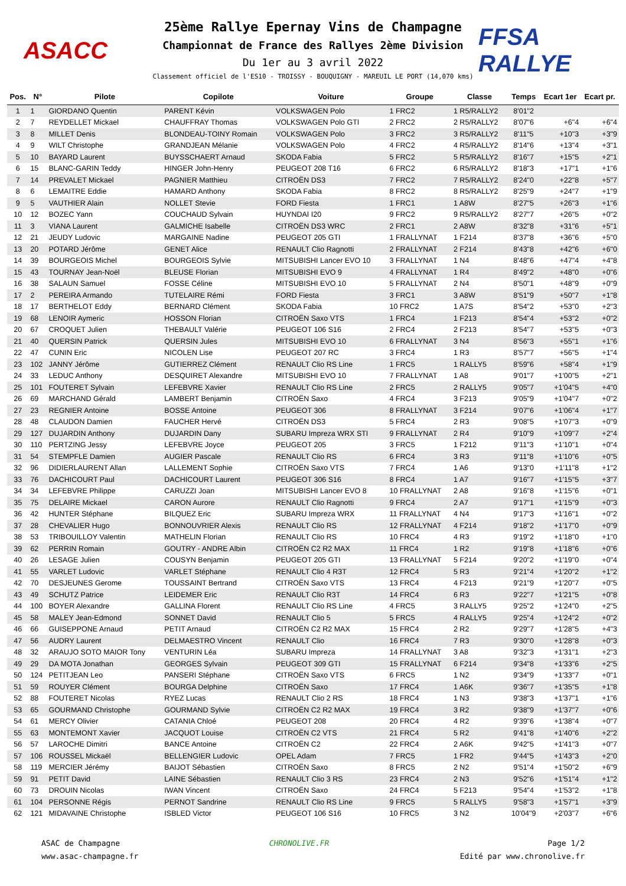ASACC
25ème Rallye Epernay Vins de Champagne
Championnat de France des Rallyes 2ème Division
Du 1er au 3 avril 2022
Classement officiel de l'ES10 - TROISSY - BOUQUIGNY - MAREUIL LE PORT (14,070 kms)
FFSA RALLYE
| Pos. | N° | Pilote | Copilote | Voiture | Groupe | Classe | Temps | Ecart 1er | Ecart pr. |
| --- | --- | --- | --- | --- | --- | --- | --- | --- | --- |
| 1 | 1 | GIORDANO Quentin | PARENT Kévin | VOLKSWAGEN Polo | 1 FRC2 | 1 R5/RALLY2 | 8'01"2 | | |
| 2 | 7 | REYDELLET Mickael | CHAUFFRAY Thomas | VOLKSWAGEN Polo GTI | 2 FRC2 | 2 R5/RALLY2 | 8'07"6 | +6"4 | +6"4 |
| 3 | 8 | MILLET Denis | BLONDEAU-TOINY Romain | VOLKSWAGEN Polo | 3 FRC2 | 3 R5/RALLY2 | 8'11"5 | +10"3 | +3"9 |
| 4 | 9 | WILT Christophe | GRANDJEAN Mélanie | VOLKSWAGEN Polo | 4 FRC2 | 4 R5/RALLY2 | 8'14"6 | +13"4 | +3"1 |
| 5 | 10 | BAYARD Laurent | BUYSSCHAERT Arnaud | SKODA Fabia | 5 FRC2 | 5 R5/RALLY2 | 8'16"7 | +15"5 | +2"1 |
| 6 | 15 | BLANC-GARIN Teddy | HINGER John-Henry | PEUGEOT 208 T16 | 6 FRC2 | 6 R5/RALLY2 | 8'18"3 | +17"1 | +1"6 |
| 7 | 14 | PREVALET Mickael | PAGNIER Matthieu | CITROËN DS3 | 7 FRC2 | 7 R5/RALLY2 | 8'24"0 | +22"8 | +5"7 |
| 8 | 6 | LEMAITRE Eddie | HAMARD Anthony | SKODA Fabia | 8 FRC2 | 8 R5/RALLY2 | 8'25"9 | +24"7 | +1"9 |
| 9 | 5 | VAUTHIER Alain | NOLLET Stevie | FORD Fiesta | 1 FRC1 | 1 A8W | 8'27"5 | +26"3 | +1"6 |
| 10 | 12 | BOZEC Yann | COUCHAUD Sylvain | HUYNDAI I20 | 9 FRC2 | 9 R5/RALLY2 | 8'27"7 | +26"5 | +0"2 |
| 11 | 3 | VIANA Laurent | GALMICHE Isabelle | CITROËN DS3 WRC | 2 FRC1 | 2 A8W | 8'32"8 | +31"6 | +5"1 |
| 12 | 21 | JEUDY Ludovic | MARGAINE Nadine | PEUGEOT 205 GTI | 1 FRALLYNAT | 1 F214 | 8'37"8 | +36"6 | +5"0 |
| 13 | 20 | POTARD Jérôme | GENET Alice | RENAULT Clio Ragnotti | 2 FRALLYNAT | 2 F214 | 8'43"8 | +42"6 | +6"0 |
| 14 | 39 | BOURGEOIS Michel | BOURGEOIS Sylvie | MITSUBISHI Lancer EVO 10 | 3 FRALLYNAT | 1 N4 | 8'48"6 | +47"4 | +4"8 |
| 15 | 43 | TOURNAY Jean-Noël | BLEUSE Florian | MITSUBISHI EVO 9 | 4 FRALLYNAT | 1 R4 | 8'49"2 | +48"0 | +0"6 |
| 16 | 38 | SALAUN Samuel | FOSSE Céline | MITSUBISHI EVO 10 | 5 FRALLYNAT | 2 N4 | 8'50"1 | +48"9 | +0"9 |
| 17 | 2 | PEREIRA Armando | TUTELAIRE Rémi | FORD Fiesta | 3 FRC1 | 3 A8W | 8'51"9 | +50"7 | +1"8 |
| 18 | 17 | BERTHELOT Eddy | BERNARD Clément | SKODA Fabia | 10 FRC2 | 1 A7S | 8'54"2 | +53"0 | +2"3 |
| 19 | 68 | LENOIR Aymeric | HOSSON Florian | CITROËN Saxo VTS | 1 FRC4 | 1 F213 | 8'54"4 | +53"2 | +0"2 |
| 20 | 67 | CROQUET Julien | THEBAULT Valérie | PEUGEOT 106 S16 | 2 FRC4 | 2 F213 | 8'54"7 | +53"5 | +0"3 |
| 21 | 40 | QUERSIN Patrick | QUERSIN Jules | MITSUBISHI EVO 10 | 6 FRALLYNAT | 3 N4 | 8'56"3 | +55"1 | +1"6 |
| 22 | 47 | CUNIN Eric | NICOLEN Lise | PEUGEOT 207 RC | 3 FRC4 | 1 R3 | 8'57"7 | +56"5 | +1"4 |
| 23 | 102 | JANNY Jérôme | GUTIERREZ Clément | RENAULT Clio RS Line | 1 FRC5 | 1 RALLY5 | 8'59"6 | +58"4 | +1"9 |
| 24 | 33 | LEDUC Anthony | DESQUIRET Alexandre | MITSUBISHI EVO 10 | 7 FRALLYNAT | 1 A8 | 9'01"7 | +1'00"5 | +2"1 |
| 25 | 101 | FOUTERET Sylvain | LEFEBVRE Xavier | RENAULT Clio RS Line | 2 FRC5 | 2 RALLY5 | 9'05"7 | +1'04"5 | +4"0 |
| 26 | 69 | MARCHAND Gérald | LAMBERT Benjamin | CITROËN Saxo | 4 FRC4 | 3 F213 | 9'05"9 | +1'04"7 | +0"2 |
| 27 | 23 | REGNIER Antoine | BOSSE Antoine | PEUGEOT 306 | 8 FRALLYNAT | 3 F214 | 9'07"6 | +1'06"4 | +1"7 |
| 28 | 48 | CLAUDON Damien | FAUCHER Hervé | CITROËN DS3 | 5 FRC4 | 2 R3 | 9'08"5 | +1'07"3 | +0"9 |
| 29 | 127 | DUJARDIN Anthony | DUJARDIN Dany | SUBARU Impreza WRX STI | 9 FRALLYNAT | 2 R4 | 9'10"9 | +1'09"7 | +2"4 |
| 30 | 110 | PERTZING Jessy | LEFEBVRE Joyce | PEUGEOT 205 | 3 FRC5 | 1 F212 | 9'11"3 | +1'10"1 | +0"4 |
| 31 | 54 | STEMPFLE Damien | AUGIER Pascale | RENAULT Clio RS | 6 FRC4 | 3 R3 | 9'11"8 | +1'10"6 | +0"5 |
| 32 | 96 | DIDIERLAURENT Allan | LALLEMENT Sophie | CITROËN Saxo VTS | 7 FRC4 | 1 A6 | 9'13"0 | +1'11"8 | +1"2 |
| 33 | 76 | DACHICOURT Paul | DACHICOURT Laurent | PEUGEOT 306 S16 | 8 FRC4 | 1 A7 | 9'16"7 | +1'15"5 | +3"7 |
| 34 | 34 | LEFEBVRE Philippe | CARUZZI Joan | MITSUBISHI Lancer EVO 8 | 10 FRALLYNAT | 2 A8 | 9'16"8 | +1'15"6 | +0"1 |
| 35 | 75 | DELAIRE Mickael | CARON Aurore | RENAULT Clio Ragnotti | 9 FRC4 | 2 A7 | 9'17"1 | +1'15"9 | +0"3 |
| 36 | 42 | HUNTER Stéphane | BILQUEZ Eric | SUBARU Impreza WRX | 11 FRALLYNAT | 4 N4 | 9'17"3 | +1'16"1 | +0"2 |
| 37 | 28 | CHEVALIER Hugo | BONNOUVRIER Alexis | RENAULT Clio RS | 12 FRALLYNAT | 4 F214 | 9'18"2 | +1'17"0 | +0"9 |
| 38 | 53 | TRIBOUILLOY Valentin | MATHELIN Florian | RENAULT Clio RS | 10 FRC4 | 4 R3 | 9'19"2 | +1'18"0 | +1"0 |
| 39 | 62 | PERRIN Romain | GOUTRY - ANDRE Albin | CITROËN C2 R2 MAX | 11 FRC4 | 1 R2 | 9'19"8 | +1'18"6 | +0"6 |
| 40 | 26 | LESAGE Julien | COUSYN Benjamin | PEUGEOT 205 GTI | 13 FRALLYNAT | 5 F214 | 9'20"2 | +1'19"0 | +0"4 |
| 41 | 55 | VARLET Ludovic | VARLET Stéphane | RENAULT Clio 4 R3T | 12 FRC4 | 5 R3 | 9'21"4 | +1'20"2 | +1"2 |
| 42 | 70 | DESJEUNES Gerome | TOUSSAINT Bertrand | CITROËN Saxo VTS | 13 FRC4 | 4 F213 | 9'21"9 | +1'20"7 | +0"5 |
| 43 | 49 | SCHUTZ Patrice | LEIDEMER Eric | RENAULT Clio R3T | 14 FRC4 | 6 R3 | 9'22"7 | +1'21"5 | +0"8 |
| 44 | 100 | BOYER Alexandre | GALLINA Florent | RENAULT Clio RS Line | 4 FRC5 | 3 RALLY5 | 9'25"2 | +1'24"0 | +2"5 |
| 45 | 58 | MALEY Jean-Edmond | SONNET David | RENAULT Clio 5 | 5 FRC5 | 4 RALLY5 | 9'25"4 | +1'24"2 | +0"2 |
| 46 | 66 | GUISEPPONE Arnaud | PETIT Arnaud | CITROËN C2 R2 MAX | 15 FRC4 | 2 R2 | 9'29"7 | +1'28"5 | +4"3 |
| 47 | 56 | AUDRY Laurent | DELMAESTRO Vincent | RENAULT Clio | 16 FRC4 | 7 R3 | 9'30"0 | +1'28"8 | +0"3 |
| 48 | 32 | ARAUJO SOTO MAIOR Tony | VENTURIN Léa | SUBARU Impreza | 14 FRALLYNAT | 3 A8 | 9'32"3 | +1'31"1 | +2"3 |
| 49 | 29 | DA MOTA Jonathan | GEORGES Sylvain | PEUGEOT 309 GTI | 15 FRALLYNAT | 6 F214 | 9'34"8 | +1'33"6 | +2"5 |
| 50 | 124 | PETITJEAN Leo | PANSERI Stéphane | CITROËN Saxo VTS | 6 FRC5 | 1 N2 | 9'34"9 | +1'33"7 | +0"1 |
| 51 | 59 | ROUYER Clément | BOURGA Delphine | CITROËN Saxo | 17 FRC4 | 1 A6K | 9'36"7 | +1'35"5 | +1"8 |
| 52 | 88 | FOUTERET Nicolas | RYEZ Lucas | RENAULT Clio 2 RS | 18 FRC4 | 1 N3 | 9'38"3 | +1'37"1 | +1"6 |
| 53 | 65 | GOURMAND Christophe | GOURMAND Sylvie | CITROËN C2 R2 MAX | 19 FRC4 | 3 R2 | 9'38"9 | +1'37"7 | +0"6 |
| 54 | 61 | MERCY Olivier | CATANIA Chloé | PEUGEOT 208 | 20 FRC4 | 4 R2 | 9'39"6 | +1'38"4 | +0"7 |
| 55 | 63 | MONTEMONT Xavier | JACQUOT Louise | CITROËN C2 VTS | 21 FRC4 | 5 R2 | 9'41"8 | +1'40"6 | +2"2 |
| 56 | 57 | LAROCHE Dimitri | BANCE Antoine | CITROËN C2 | 22 FRC4 | 2 A6K | 9'42"5 | +1'41"3 | +0"7 |
| 57 | 106 | ROUSSEL Mickaël | BELLENGIER Ludovic | OPEL Adam | 7 FRC5 | 1 FR2 | 9'44"5 | +1'43"3 | +2"0 |
| 58 | 119 | MERCIER Jérémy | BAIJOT Sébastien | CITROËN Saxo | 8 FRC5 | 2 N2 | 9'51"4 | +1'50"2 | +6"9 |
| 59 | 91 | PETIT David | LAINE Sébastien | RENAULT Clio 3 RS | 23 FRC4 | 2 N3 | 9'52"6 | +1'51"4 | +1"2 |
| 60 | 73 | DROUIN Nicolas | IWAN Vincent | CITROËN Saxo | 24 FRC4 | 5 F213 | 9'54"4 | +1'53"2 | +1"8 |
| 61 | 104 | PERSONNE Régis | PERNOT Sandrine | RENAULT Clio RS Line | 9 FRC5 | 5 RALLY5 | 9'58"3 | +1'57"1 | +3"9 |
| 62 | 121 | MIDAVAINE Christophe | ISBLED Victor | PEUGEOT 106 S16 | 10 FRC5 | 3 N2 | 10'04"9 | +2'03"7 | +6"6 |
ASAC de Champagne
www.asac-champagne.fr
CHRONOLIVE.FR Page 1/2
Edité par www.chronolive.fr